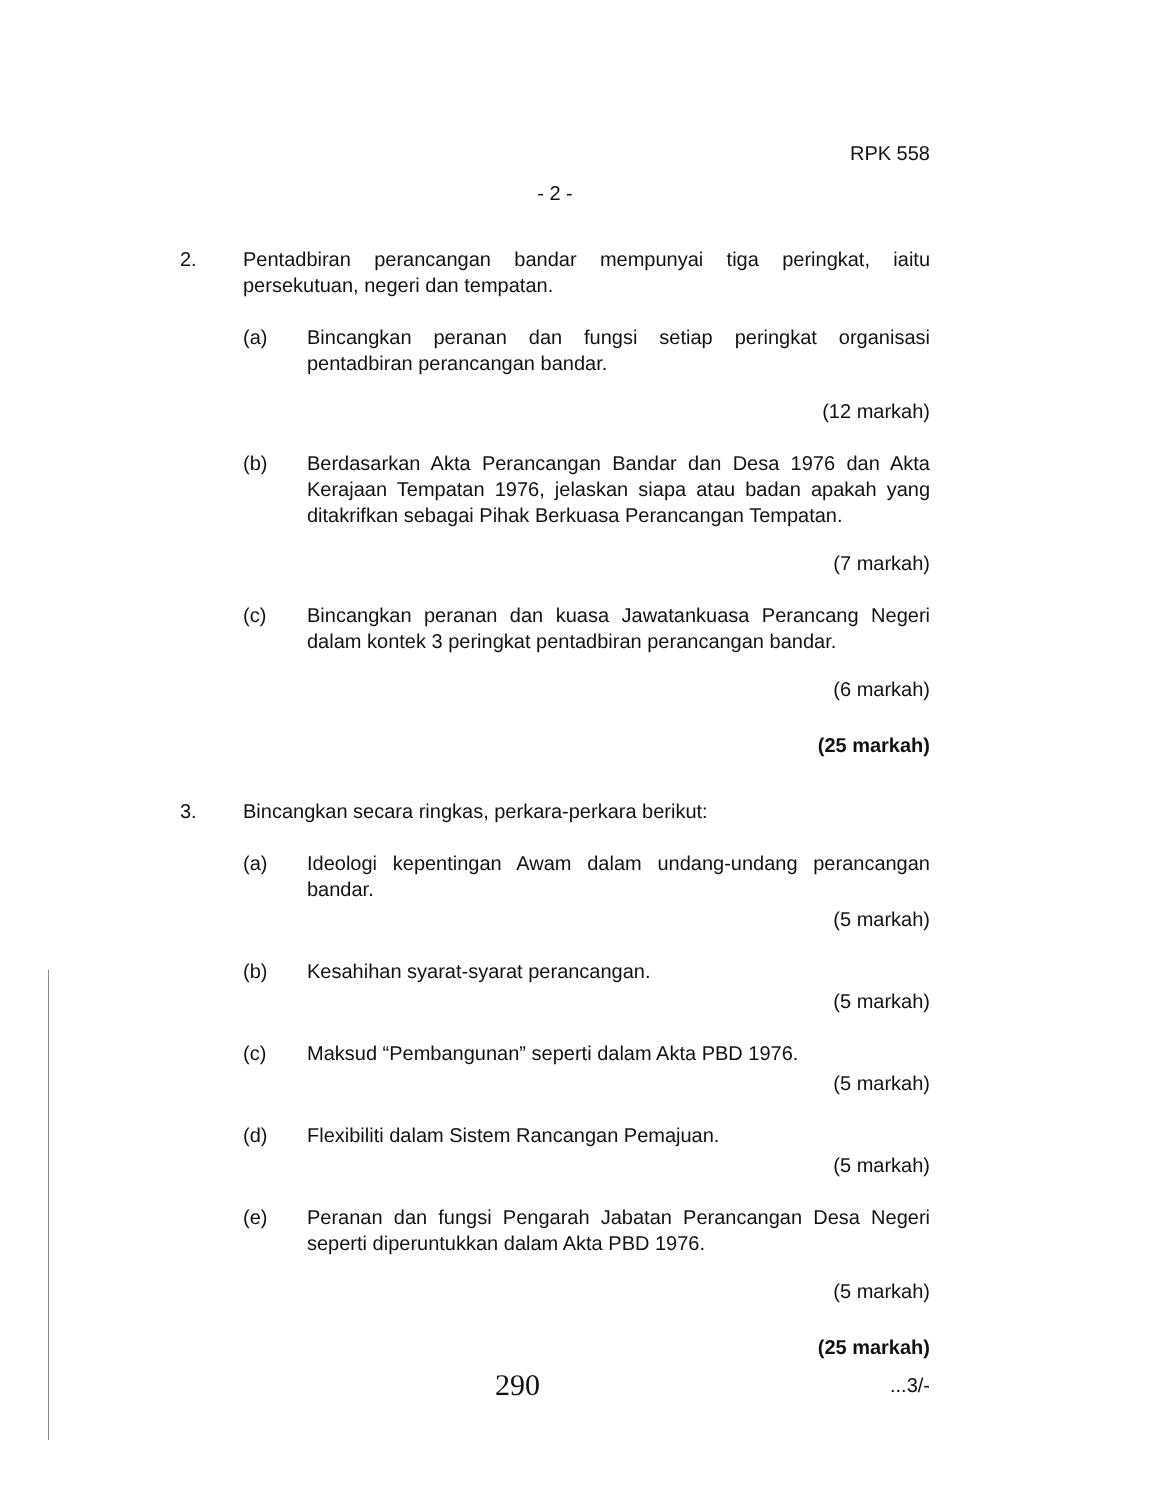RPK 558
- 2 -
2. Pentadbiran perancangan bandar mempunyai tiga peringkat, iaitu persekutuan, negeri dan tempatan.
(a) Bincangkan peranan dan fungsi setiap peringkat organisasi pentadbiran perancangan bandar.
(12 markah)
(b) Berdasarkan Akta Perancangan Bandar dan Desa 1976 dan Akta Kerajaan Tempatan 1976, jelaskan siapa atau badan apakah yang ditakrifkan sebagai Pihak Berkuasa Perancangan Tempatan.
(7 markah)
(c) Bincangkan peranan dan kuasa Jawatankuasa Perancang Negeri dalam kontek 3 peringkat pentadbiran perancangan bandar.
(6 markah)
(25 markah)
3. Bincangkan secara ringkas, perkara-perkara berikut:
(a) Ideologi kepentingan Awam dalam undang-undang perancangan bandar.
(5 markah)
(b) Kesahihan syarat-syarat perancangan.
(5 markah)
(c) Maksud “Pembangunan” seperti dalam Akta PBD 1976.
(5 markah)
(d) Flexibiliti dalam Sistem Rancangan Pemajuan.
(5 markah)
(e) Peranan dan fungsi Pengarah Jabatan Perancangan Desa Negeri seperti diperuntukkan dalam Akta PBD 1976.
(5 markah)
(25 markah)
290...3/-